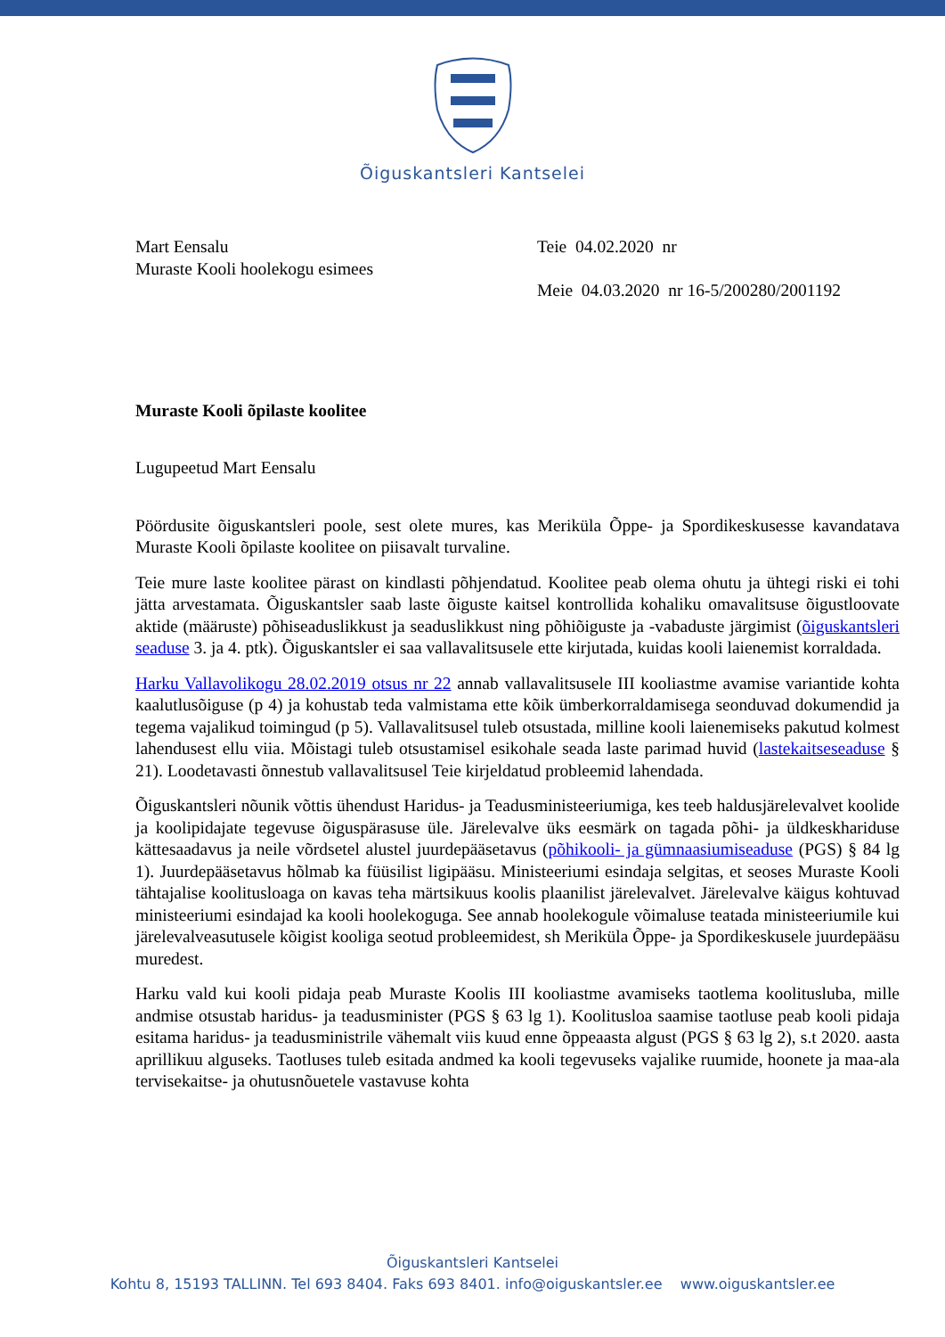Õiguskantsleri Kantselei
Mart Eensalu
Muraste Kooli hoolekogu esimees
Teie 04.02.2020 nr
Meie 04.03.2020 nr 16-5/200280/2001192
Muraste Kooli õpilaste koolitee
Lugupeetud Mart Eensalu
Pöördusite õiguskantsleri poole, sest olete mures, kas Meriküla Õppe- ja Spordikeskusesse kavandatava Muraste Kooli õpilaste koolitee on piisavalt turvaline.
Teie mure laste koolitee pärast on kindlasti põhjendatud. Koolitee peab olema ohutu ja ühtegi riski ei tohi jätta arvestamata. Õiguskantsler saab laste õiguste kaitsel kontrollida kohaliku omavalitsuse õigustloovate aktide (määruste) põhiseaduslikkust ja seaduslikkust ning põhiõiguste ja -vabaduste järgimist (õiguskantsleri seaduse 3. ja 4. ptk). Õiguskantsler ei saa vallavalitsusele ette kirjutada, kuidas kooli laienemist korraldada.
Harku Vallavolikogu 28.02.2019 otsus nr 22 annab vallavalitsusele III kooliastme avamise variantide kohta kaalutlusõiguse (p 4) ja kohustab teda valmistama ette kõik ümberkorraldamisega seonduvad dokumendid ja tegema vajalikud toimingud (p 5). Vallavalitsusel tuleb otsustada, milline kooli laienemiseks pakutud kolmest lahendusest ellu viia. Mõistagi tuleb otsustamisel esikohale seada laste parimad huvid (lastekaitseseaduse § 21). Loodetavasti õnnestub vallavalitsusel Teie kirjeldatud probleemid lahendada.
Õiguskantsleri nõunik võttis ühendust Haridus- ja Teadusministeeriumiga, kes teeb haldusjärelevalvet koolide ja koolipidajate tegevuse õiguspärasuse üle. Järelevalve üks eesmärk on tagada põhi- ja üldkeskhariduse kättesaadavus ja neile võrdsetel alustel juurdepääsetavus (põhikooli- ja gümnaasiumiseaduse (PGS) § 84 lg 1). Juurdepääsetavus hõlmab ka füüsilist ligipääsu. Ministeeriumi esindaja selgitas, et seoses Muraste Kooli tähtajalise koolitusloaga on kavas teha märtsikuus koolis plaanilist järelevalvet. Järelevalve käigus kohtuvad ministeeriumi esindajad ka kooli hoolekoguga. See annab hoolekogule võimaluse teatada ministeeriumile kui järelevalveasutusele kõigist kooliga seotud probleemidest, sh Meriküla Õppe- ja Spordikeskusele juurdepääsu muredest.
Harku vald kui kooli pidaja peab Muraste Koolis III kooliastme avamiseks taotlema koolitusluba, mille andmise otsustab haridus- ja teadusminister (PGS § 63 lg 1). Koolitusloa saamise taotluse peab kooli pidaja esitama haridus- ja teadusministrile vähemalt viis kuud enne õppeaasta algust (PGS § 63 lg 2), s.t 2020. aasta aprillikuu alguseks. Taotluses tuleb esitada andmed ka kooli tegevuseks vajalike ruumide, hoonete ja maa-ala tervisekaitse- ja ohutusnõuetele vastavuse kohta
Õiguskantsleri Kantselei
Kohtu 8, 15193 TALLINN. Tel 693 8404. Faks 693 8401. info@oiguskantsler.ee www.oiguskantsler.ee